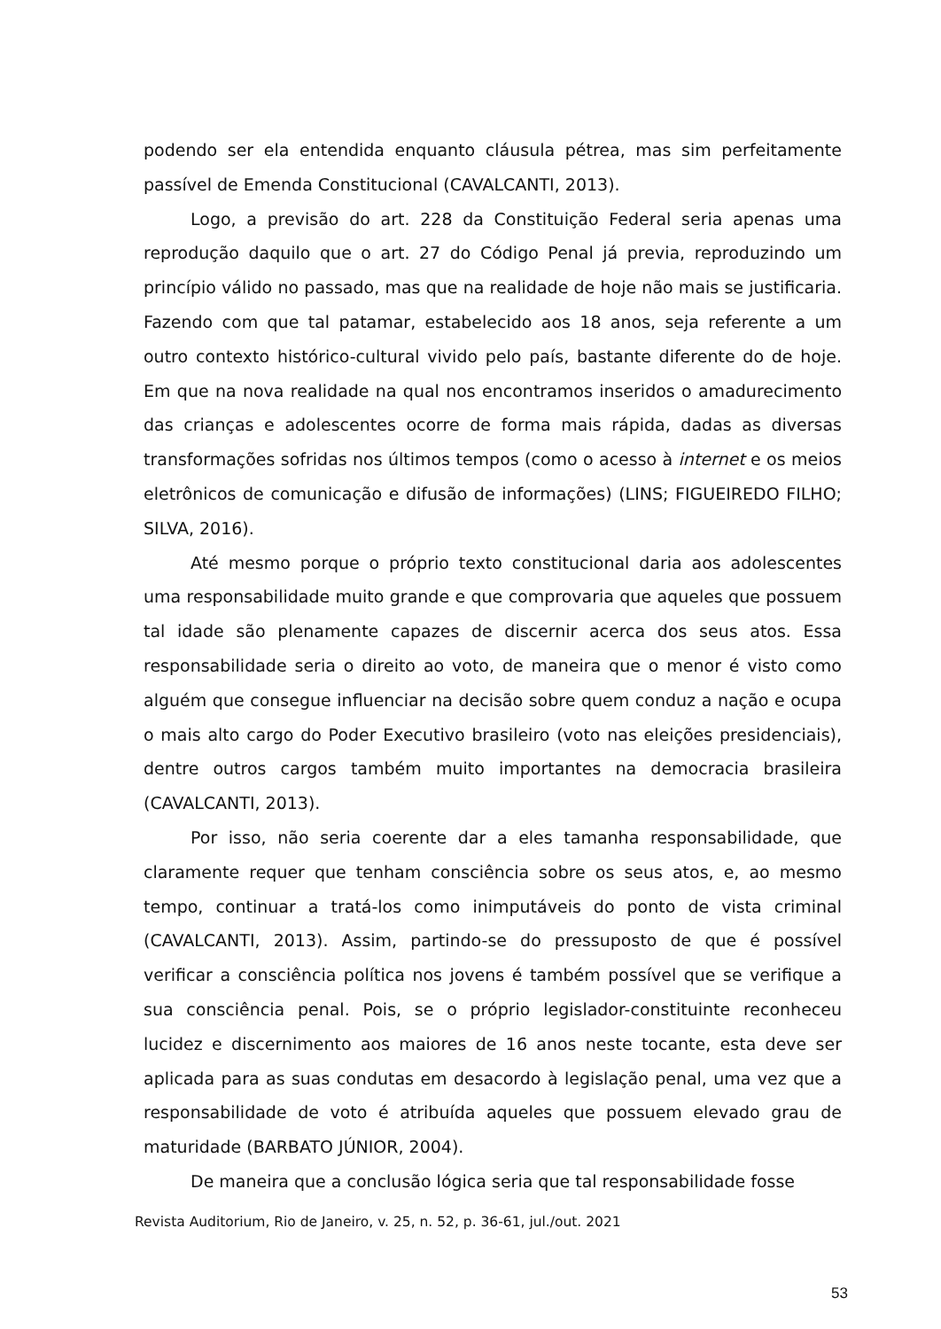podendo ser ela entendida enquanto cláusula pétrea, mas sim perfeitamente passível de Emenda Constitucional (CAVALCANTI, 2013).
Logo, a previsão do art. 228 da Constituição Federal seria apenas uma reprodução daquilo que o art. 27 do Código Penal já previa, reproduzindo um princípio válido no passado, mas que na realidade de hoje não mais se justificaria. Fazendo com que tal patamar, estabelecido aos 18 anos, seja referente a um outro contexto histórico-cultural vivido pelo país, bastante diferente do de hoje. Em que na nova realidade na qual nos encontramos inseridos o amadurecimento das crianças e adolescentes ocorre de forma mais rápida, dadas as diversas transformações sofridas nos últimos tempos (como o acesso à internet e os meios eletrônicos de comunicação e difusão de informações) (LINS; FIGUEIREDO FILHO; SILVA, 2016).
Até mesmo porque o próprio texto constitucional daria aos adolescentes uma responsabilidade muito grande e que comprovaria que aqueles que possuem tal idade são plenamente capazes de discernir acerca dos seus atos. Essa responsabilidade seria o direito ao voto, de maneira que o menor é visto como alguém que consegue influenciar na decisão sobre quem conduz a nação e ocupa o mais alto cargo do Poder Executivo brasileiro (voto nas eleições presidenciais), dentre outros cargos também muito importantes na democracia brasileira (CAVALCANTI, 2013).
Por isso, não seria coerente dar a eles tamanha responsabilidade, que claramente requer que tenham consciência sobre os seus atos, e, ao mesmo tempo, continuar a tratá-los como inimputáveis do ponto de vista criminal (CAVALCANTI, 2013). Assim, partindo-se do pressuposto de que é possível verificar a consciência política nos jovens é também possível que se verifique a sua consciência penal. Pois, se o próprio legislador-constituinte reconheceu lucidez e discernimento aos maiores de 16 anos neste tocante, esta deve ser aplicada para as suas condutas em desacordo à legislação penal, uma vez que a responsabilidade de voto é atribuída aqueles que possuem elevado grau de maturidade (BARBATO JÚNIOR, 2004).
De maneira que a conclusão lógica seria que tal responsabilidade fosse
Revista Auditorium, Rio de Janeiro, v. 25, n. 52, p. 36-61, jul./out. 2021
53